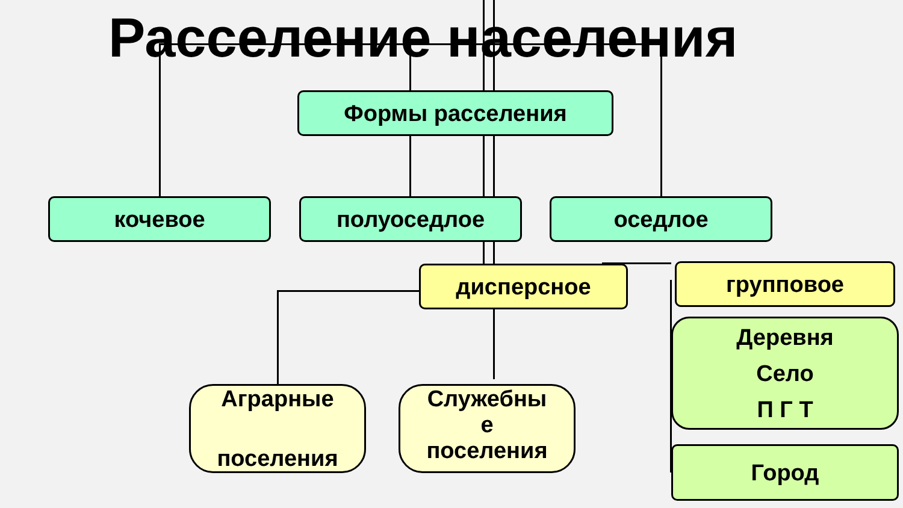Расселение населения
Формы расселения
кочевое полуоседлое оседлое
дисперсное групповое
Деревня
Село
П Г Т
Город
Аграрные
поселения
Служебны
е
поселения